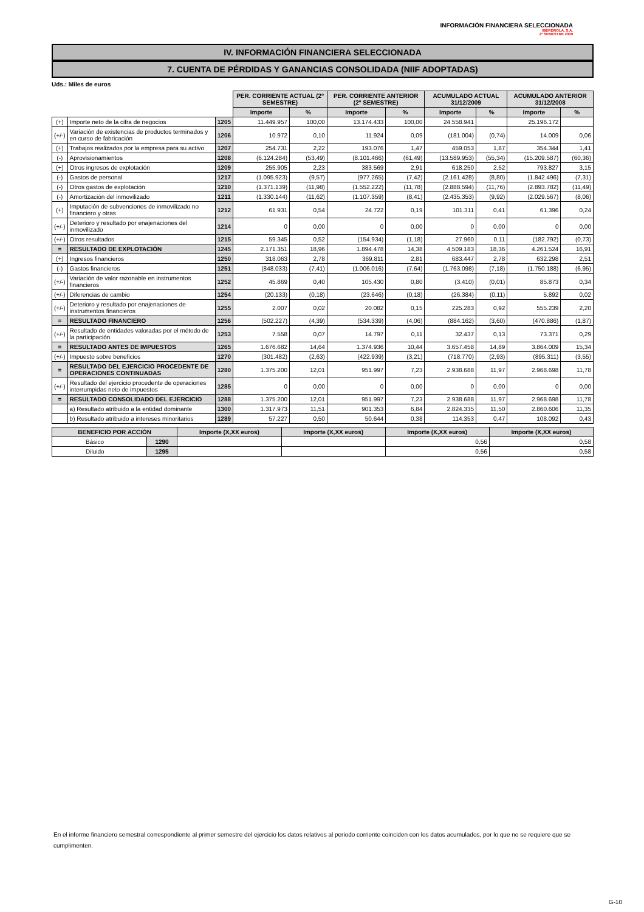INFORMACIÓN FINANCIERA SELECCIONADA
IBERDROLA, S.A.
2º SEMESTRE 2009
IV. INFORMACIÓN FINANCIERA SELECCIONADA
7. CUENTA DE PÉRDIDAS Y GANANCIAS CONSOLIDADA (NIIF ADOPTADAS)
Uds.: Miles de euros
| | | | PER. CORRIENTE ACTUAL (2º SEMESTRE) | | PER. CORRIENTE ANTERIOR (2º SEMESTRE) | | ACUMULADO ACTUAL 31/12/2009 | | ACUMULADO ANTERIOR 31/12/2008 | |
| | | | Importe | % | Importe | % | Importe | % | Importe | % |
| (+) | Importe neto de la cifra de negocios | 1205 | 11.449.957 | 100,00 | 13.174.433 | 100,00 | 24.558.941 | | 25.196.172 | |
| (+/-) | Variación de existencias de productos terminados y en curso de fabricación | 1206 | 10.972 | 0,10 | 11.924 | 0,09 | (181.004) | (0,74) | 14.009 | 0,06 |
| (+) | Trabajos realizados por la empresa para su activo | 1207 | 254.731 | 2,22 | 193.076 | 1,47 | 459.053 | 1,87 | 354.344 | 1,41 |
| (-) | Aprovisionamientos | 1208 | (6.124.284) | (53,49) | (8.101.466) | (61,49) | (13.589.953) | (55,34) | (15.209.587) | (60,36) |
| (+) | Otros ingresos de explotación | 1209 | 255.905 | 2,23 | 383.569 | 2,91 | 618.250 | 2,52 | 793.827 | 3,15 |
| (-) | Gastos de personal | 1217 | (1.095.923) | (9,57) | (977.265) | (7,42) | (2.161.428) | (8,80) | (1.842.496) | (7,31) |
| (-) | Otros gastos de explotación | 1210 | (1.371.139) | (11,98) | (1.552.222) | (11,78) | (2.888.594) | (11,76) | (2.893.782) | (11,49) |
| (-) | Amortización del inmovilizado | 1211 | (1.330.144) | (11,62) | (1.107.359) | (8,41) | (2.435.353) | (9,92) | (2.029.567) | (8,06) |
| (+) | Imputación de subvenciones de inmovilizado no financiero y otras | 1212 | 61.931 | 0,54 | 24.722 | 0,19 | 101.311 | 0,41 | 61.396 | 0,24 |
| (+/-) | Deterioro y resultado por enajenaciones del inmovilizado | 1214 | 0 | 0,00 | 0 | 0,00 | 0 | 0,00 | 0 | 0,00 |
| (+/-) | Otros resultados | 1215 | 59.345 | 0,52 | (154.934) | (1,18) | 27.960 | 0,11 | (182.792) | (0,73) |
| = | RESULTADO DE EXPLOTACIÓN | 1245 | 2.171.351 | 18,96 | 1.894.478 | 14,38 | 4.509.183 | 18,36 | 4.261.524 | 16,91 |
| (+) | Ingresos financieros | 1250 | 318.063 | 2,78 | 369.811 | 2,81 | 683.447 | 2,78 | 632.298 | 2,51 |
| (-) | Gastos financieros | 1251 | (848.033) | (7,41) | (1.006.016) | (7,64) | (1.763.098) | (7,18) | (1.750.188) | (6,95) |
| (+/-) | Variación de valor razonable en instrumentos financieros | 1252 | 45.869 | 0,40 | 105.430 | 0,80 | (3.410) | (0,01) | 85.873 | 0,34 |
| (+/-) | Diferencias de cambio | 1254 | (20.133) | (0,18) | (23.646) | (0,18) | (26.384) | (0,11) | 5.892 | 0,02 |
| (+/-) | Deterioro y resultado por enajenaciones de instrumentos financieros | 1255 | 2.007 | 0,02 | 20.082 | 0,15 | 225.283 | 0,92 | 555.239 | 2,20 |
| = | RESULTADO FINANCIERO | 1256 | (502.227) | (4,39) | (534.339) | (4,06) | (884.162) | (3,60) | (470.886) | (1,87) |
| (+/-) | Resultado de entidades valoradas por el método de la participación | 1253 | 7.558 | 0,07 | 14.797 | 0,11 | 32.437 | 0,13 | 73.371 | 0,29 |
| = | RESULTADO ANTES DE IMPUESTOS | 1265 | 1.676.682 | 14,64 | 1.374.936 | 10,44 | 3.657.458 | 14,89 | 3.864.009 | 15,34 |
| (+/-) | Impuesto sobre beneficios | 1270 | (301.482) | (2,63) | (422.939) | (3,21) | (718.770) | (2,93) | (895.311) | (3,55) |
| = | RESULTADO DEL EJERCICIO PROCEDENTE DE OPERACIONES CONTINUADAS | 1280 | 1.375.200 | 12,01 | 951.997 | 7,23 | 2.938.688 | 11,97 | 2.968.698 | 11,78 |
| (+/-) | Resultado del ejercicio procedente de operaciones interrumpidas neto de impuestos | 1285 | 0 | 0,00 | 0 | 0,00 | 0 | 0,00 | 0 | 0,00 |
| = | RESULTADO CONSOLIDADO DEL EJERCICIO | 1288 | 1.375.200 | 12,01 | 951.997 | 7,23 | 2.938.688 | 11,97 | 2.968.698 | 11,78 |
| | a) Resultado atribuido a la entidad dominante | 1300 | 1.317.973 | 11,51 | 901.353 | 6,84 | 2.824.335 | 11,50 | 2.860.606 | 11,35 |
| | b) Resultado atribuido a intereses minoritarios | 1289 | 57.227 | 0,50 | 50.644 | 0,38 | 114.353 | 0,47 | 108.092 | 0,43 |
| BENEFICIO POR ACCIÓN | | Importe (X,XX euros) | Importe (X,XX euros) | Importe (X,XX euros) | Importe (X,XX euros) |
| --- | --- | --- | --- | --- | --- |
| Básico | 1290 | | | 0,56 | 0,58 |
| Diluido | 1295 | | | 0,56 | 0,58 |
En el informe financiero semestral correspondiente al primer semestre del ejercicio los datos relativos al periodo corriente coinciden con los datos acumulados, por lo que no se requiere que se cumplimenten.
G-10